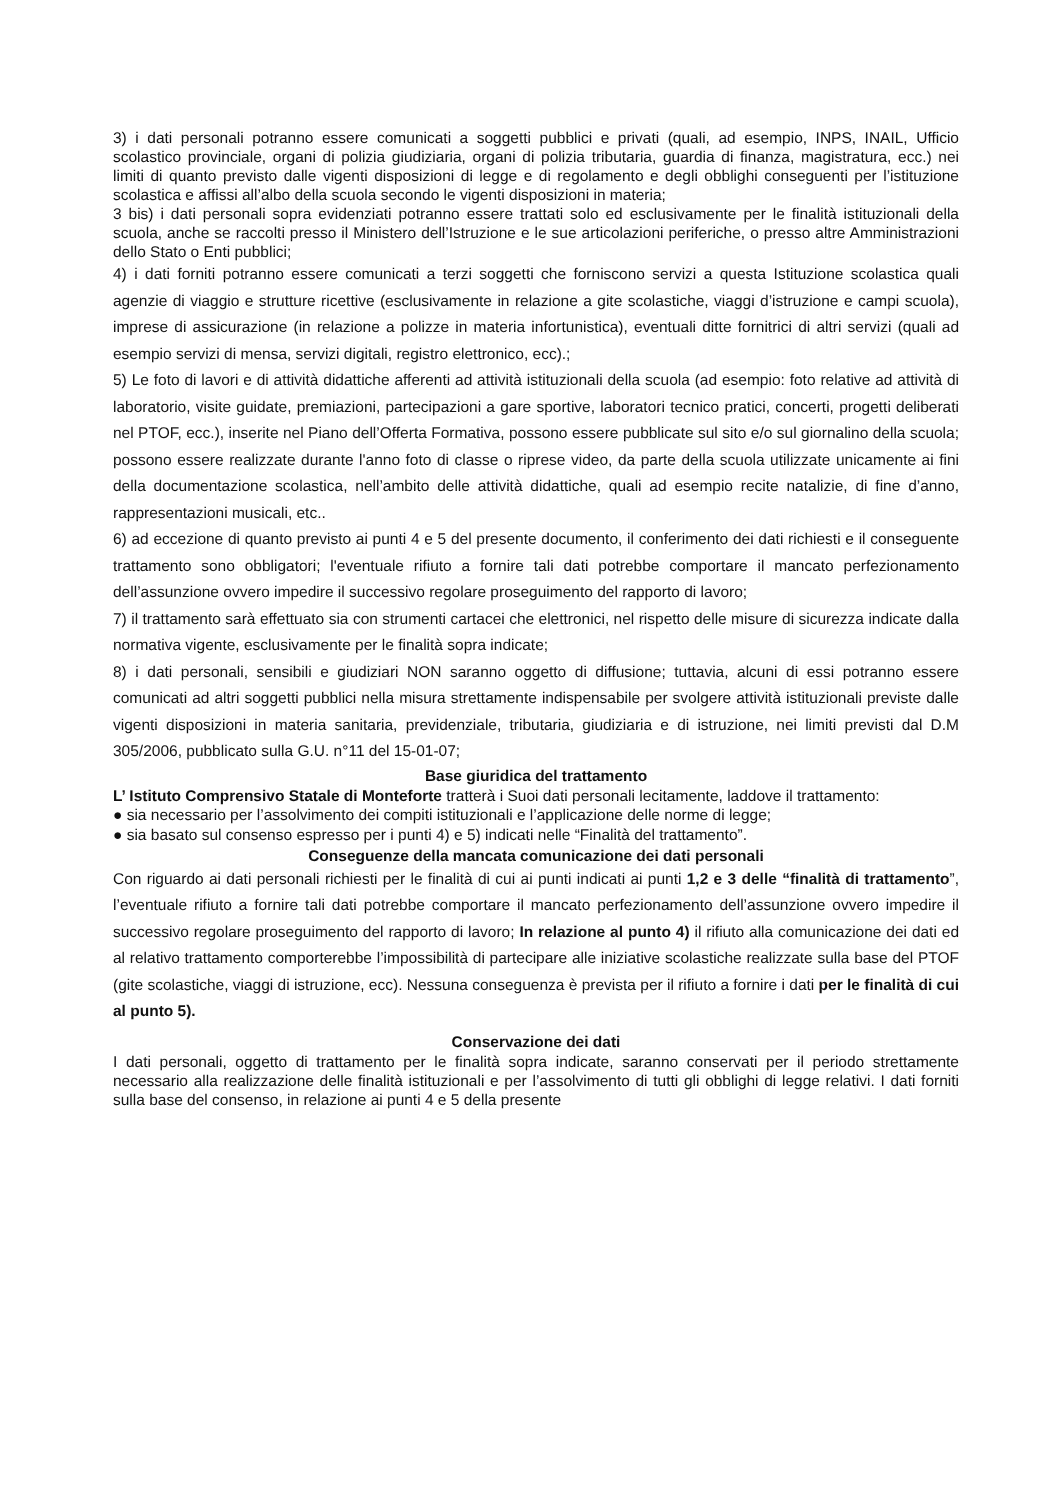3) i dati personali potranno essere comunicati a soggetti pubblici e privati (quali, ad esempio, INPS, INAIL, Ufficio scolastico provinciale, organi di polizia giudiziaria, organi di polizia tributaria, guardia di finanza, magistratura, ecc.) nei limiti di quanto previsto dalle vigenti disposizioni di legge e di regolamento e degli obblighi conseguenti per l’istituzione scolastica e affissi all’albo della scuola secondo le vigenti disposizioni in materia;
3 bis) i dati personali sopra evidenziati potranno essere trattati solo ed esclusivamente per le finalità istituzionali della scuola, anche se raccolti presso il Ministero dell’Istruzione e le sue articolazioni periferiche, o presso altre Amministrazioni dello Stato o Enti pubblici;
4) i dati forniti potranno essere comunicati a terzi soggetti che forniscono servizi a questa Istituzione scolastica quali agenzie di viaggio e strutture ricettive (esclusivamente in relazione a gite scolastiche, viaggi d’istruzione e campi scuola), imprese di assicurazione (in relazione a polizze in materia infortunistica), eventuali ditte fornitrici di altri servizi (quali ad esempio servizi di mensa, servizi digitali, registro elettronico, ecc).;
5) Le foto di lavori e di attività didattiche afferenti ad attività istituzionali della scuola (ad esempio: foto relative ad attività di laboratorio, visite guidate, premiazioni, partecipazioni a gare sportive, laboratori tecnico pratici, concerti, progetti deliberati nel PTOF, ecc.), inserite nel Piano dell’Offerta Formativa, possono essere pubblicate sul sito e/o sul giornalino della scuola; possono essere realizzate durante l'anno foto di classe o riprese video, da parte della scuola utilizzate unicamente ai fini della documentazione scolastica, nell’ambito delle attività didattiche, quali ad esempio recite natalizie, di fine d’anno, rappresentazioni musicali, etc..
6) ad eccezione di quanto previsto ai punti 4 e 5 del presente documento, il conferimento dei dati richiesti e il conseguente trattamento sono obbligatori; l'eventuale rifiuto a fornire tali dati potrebbe comportare il mancato perfezionamento dell’assunzione ovvero impedire il successivo regolare proseguimento del rapporto di lavoro;
7) il trattamento sarà effettuato sia con strumenti cartacei che elettronici, nel rispetto delle misure di sicurezza indicate dalla normativa vigente, esclusivamente per le finalità sopra indicate;
8) i dati personali, sensibili e giudiziari NON saranno oggetto di diffusione; tuttavia, alcuni di essi potranno essere comunicati ad altri soggetti pubblici nella misura strettamente indispensabile per svolgere attività istituzionali previste dalle vigenti disposizioni in materia sanitaria, previdenziale, tributaria, giudiziaria e di istruzione, nei limiti previsti dal D.M 305/2006, pubblicato sulla G.U. n°11 del 15-01-07;
Base giuridica del trattamento
L’ Istituto Comprensivo Statale di Monteforte tratterà i Suoi dati personali lecitamente, laddove il trattamento:
● sia necessario per l’assolvimento dei compiti istituzionali e l’applicazione delle norme di legge;
● sia basato sul consenso espresso per i punti 4) e 5) indicati nelle “Finalità del trattamento”.
Conseguenze della mancata comunicazione dei dati personali
Con riguardo ai dati personali richiesti per le finalità di cui ai punti indicati ai punti 1,2 e 3 delle “finalità di trattamento”, l’eventuale rifiuto a fornire tali dati potrebbe comportare il mancato perfezionamento dell’assunzione ovvero impedire il successivo regolare proseguimento del rapporto di lavoro; In relazione al punto 4) il rifiuto alla comunicazione dei dati ed al relativo trattamento comporterebbe l’impossibilità di partecipare alle iniziative scolastiche realizzate sulla base del PTOF (gite scolastiche, viaggi di istruzione, ecc). Nessuna conseguenza è prevista per il rifiuto a fornire i dati per le finalità di cui al punto 5).
Conservazione dei dati
I dati personali, oggetto di trattamento per le finalità sopra indicate, saranno conservati per il periodo strettamente necessario alla realizzazione delle finalità istituzionali e per l’assolvimento di tutti gli obblighi di legge relativi. I dati forniti sulla base del consenso, in relazione ai punti 4 e 5 della presente